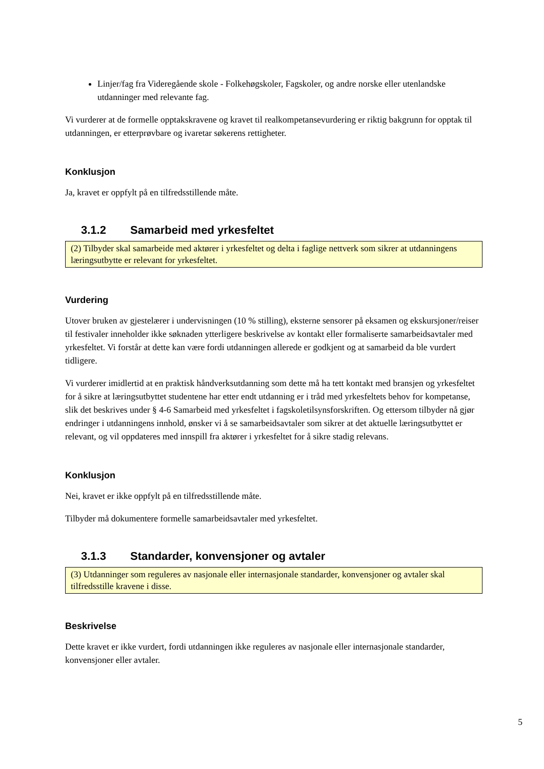Linjer/fag fra Videregående skole - Folkehøgskoler, Fagskoler, og andre norske eller utenlandske utdanninger med relevante fag.
Vi vurderer at de formelle opptakskravene og kravet til realkompetansevurdering er riktig bakgrunn for opptak til utdanningen, er etterprøvbare og ivaretar søkerens rettigheter.
Konklusjon
Ja, kravet er oppfylt på en tilfredsstillende måte.
3.1.2 Samarbeid med yrkesfeltet
(2) Tilbyder skal samarbeide med aktører i yrkesfeltet og delta i faglige nettverk som sikrer at utdanningens læringsutbytte er relevant for yrkesfeltet.
Vurdering
Utover bruken av gjestelærer i undervisningen (10 % stilling), eksterne sensorer på eksamen og ekskursjoner/reiser til festivaler inneholder ikke søknaden ytterligere beskrivelse av kontakt eller formaliserte samarbeidsavtaler med yrkesfeltet. Vi forstår at dette kan være fordi utdanningen allerede er godkjent og at samarbeid da ble vurdert tidligere.
Vi vurderer imidlertid at en praktisk håndverksutdanning som dette må ha tett kontakt med bransjen og yrkesfeltet for å sikre at læringsutbyttet studentene har etter endt utdanning er i tråd med yrkesfeltets behov for kompetanse, slik det beskrives under § 4-6 Samarbeid med yrkesfeltet i fagskoletilsynsforskriften. Og ettersom tilbyder nå gjør endringer i utdanningens innhold, ønsker vi å se samarbeidsavtaler som sikrer at det aktuelle læringsutbyttet er relevant, og vil oppdateres med innspill fra aktører i yrkesfeltet for å sikre stadig relevans.
Konklusjon
Nei, kravet er ikke oppfylt på en tilfredsstillende måte.
Tilbyder må dokumentere formelle samarbeidsavtaler med yrkesfeltet.
3.1.3 Standarder, konvensjoner og avtaler
(3) Utdanninger som reguleres av nasjonale eller internasjonale standarder, konvensjoner og avtaler skal tilfredsstille kravene i disse.
Beskrivelse
Dette kravet er ikke vurdert, fordi utdanningen ikke reguleres av nasjonale eller internasjonale standarder, konvensjoner eller avtaler.
5